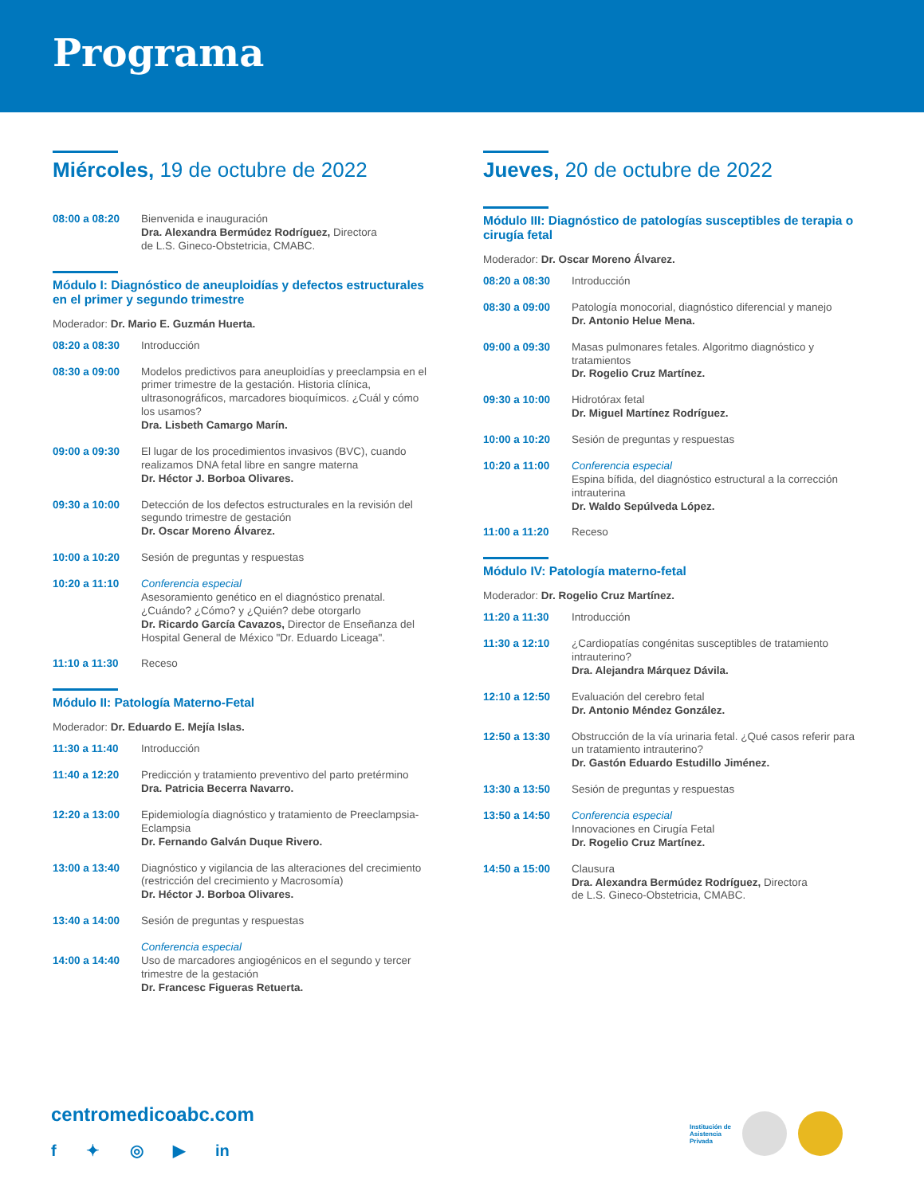Programa
Miércoles, 19 de octubre de 2022
08:00 a 08:20 Bienvenida e inauguración
Dra. Alexandra Bermúdez Rodríguez, Directora
de L.S. Gineco-Obstetricia, CMABC.
Módulo I: Diagnóstico de aneuploidías y defectos estructurales en el primer y segundo trimestre
Moderador: Dr. Mario E. Guzmán Huerta.
08:20 a 08:30 Introducción
08:30 a 09:00 Modelos predictivos para aneuploidías y preeclampsia en el primer trimestre de la gestación. Historia clínica, ultrasonográficos, marcadores bioquímicos. ¿Cuál y cómo los usamos?
Dra. Lisbeth Camargo Marín.
09:00 a 09:30 El lugar de los procedimientos invasivos (BVC), cuando realizamos DNA fetal libre en sangre materna
Dr. Héctor J. Borboa Olivares.
09:30 a 10:00 Detección de los defectos estructurales en la revisión del segundo trimestre de gestación
Dr. Oscar Moreno Álvarez.
10:00 a 10:20 Sesión de preguntas y respuestas
10:20 a 11:10 Conferencia especial
Asesoramiento genético en el diagnóstico prenatal. ¿Cuándo? ¿Cómo? y ¿Quién? debe otorgarlo
Dr. Ricardo García Cavazos, Director de Enseñanza del Hospital General de México "Dr. Eduardo Liceaga".
11:10 a 11:30 Receso
Módulo II: Patología Materno-Fetal
Moderador: Dr. Eduardo E. Mejía Islas.
11:30 a 11:40 Introducción
11:40 a 12:20 Predicción y tratamiento preventivo del parto pretérmino
Dra. Patricia Becerra Navarro.
12:20 a 13:00 Epidemiología diagnóstico y tratamiento de Preeclampsia-Eclampsia
Dr. Fernando Galván Duque Rivero.
13:00 a 13:40 Diagnóstico y vigilancia de las alteraciones del crecimiento (restricción del crecimiento y Macrosomía)
Dr. Héctor J. Borboa Olivares.
13:40 a 14:00 Sesión de preguntas y respuestas
14:00 a 14:40 Conferencia especial
Uso de marcadores angiogénicos en el segundo y tercer trimestre de la gestación
Dr. Francesc Figueras Retuerta.
Jueves, 20 de octubre de 2022
Módulo III: Diagnóstico de patologías susceptibles de terapia o cirugía fetal
Moderador: Dr. Oscar Moreno Álvarez.
08:20 a 08:30 Introducción
08:30 a 09:00 Patología monocorial, diagnóstico diferencial y manejo
Dr. Antonio Helue Mena.
09:00 a 09:30 Masas pulmonares fetales. Algoritmo diagnóstico y tratamientos
Dr. Rogelio Cruz Martínez.
09:30 a 10:00 Hidrotórax fetal
Dr. Miguel Martínez Rodríguez.
10:00 a 10:20 Sesión de preguntas y respuestas
10:20 a 11:00 Conferencia especial
Espina bífida, del diagnóstico estructural a la corrección intrauterina
Dr. Waldo Sepúlveda López.
11:00 a 11:20 Receso
Módulo IV: Patología materno-fetal
Moderador: Dr. Rogelio Cruz Martínez.
11:20 a 11:30 Introducción
11:30 a 12:10 ¿Cardiopatías congénitas susceptibles de tratamiento intrauterino?
Dra. Alejandra Márquez Dávila.
12:10 a 12:50 Evaluación del cerebro fetal
Dr. Antonio Méndez González.
12:50 a 13:30 Obstrucción de la vía urinaria fetal. ¿Qué casos referir para un tratamiento intrauterino?
Dr. Gastón Eduardo Estudillo Jiménez.
13:30 a 13:50 Sesión de preguntas y respuestas
13:50 a 14:50 Conferencia especial
Innovaciones en Cirugía Fetal
Dr. Rogelio Cruz Martínez.
14:50 a 15:00 Clausura
Dra. Alexandra Bermúdez Rodríguez, Directora
de L.S. Gineco-Obstetricia, CMABC.
centromedicoabc.com
f ✦ ◎ ▶ in
Institución de
Asistencia
Privada